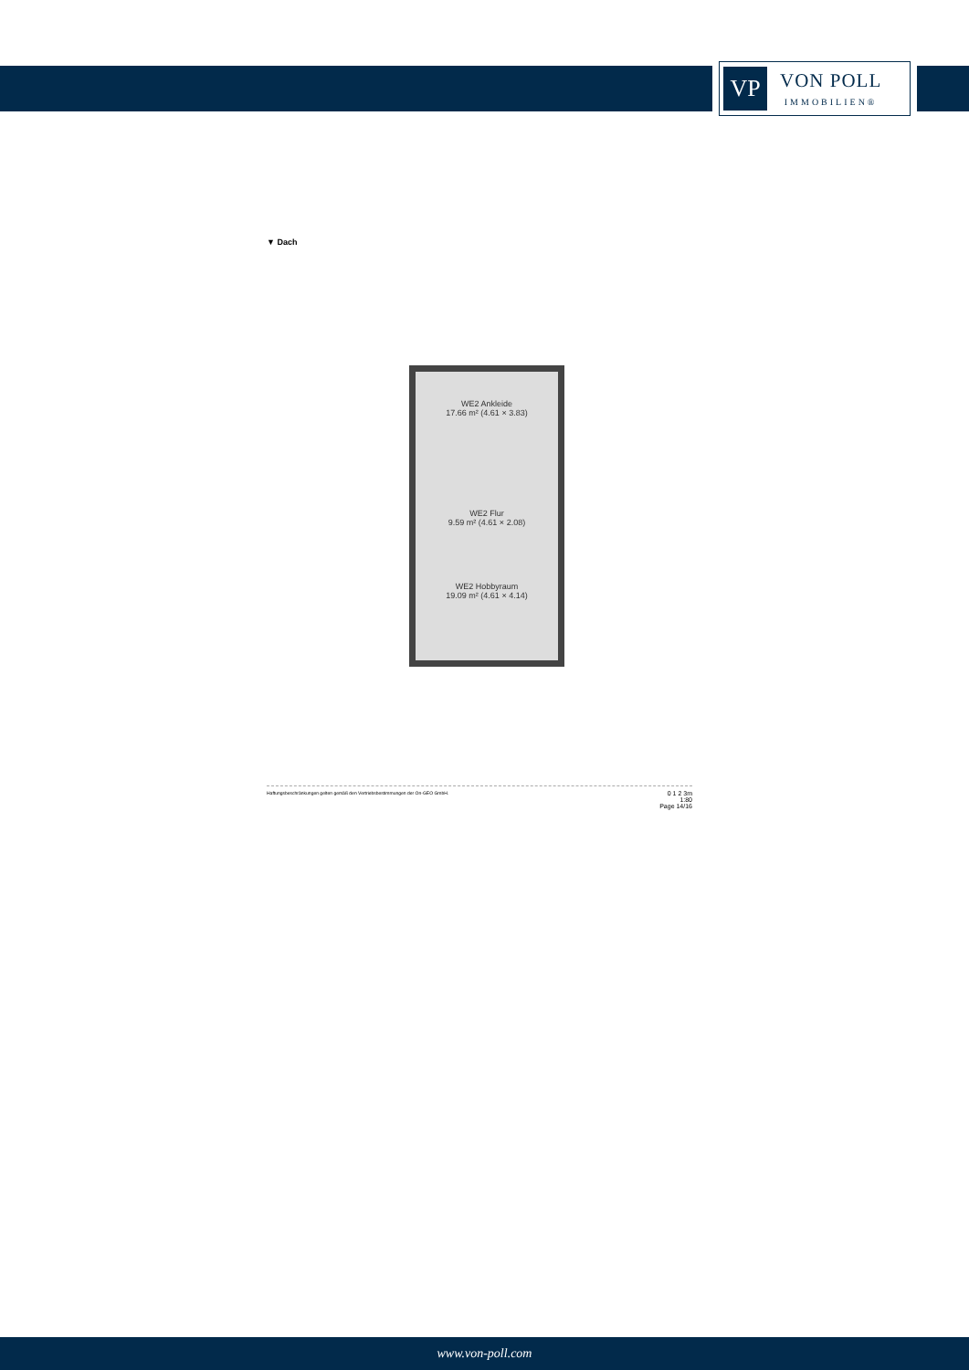VP
VON POLL
IMMOBILIEN®
▼ Dach
WE2 Ankleide
17.66 m² (4.61 × 3.83)
WE2 Flur
9.59 m² (4.61 × 2.08)
WE2 Hobbyraum
19.09 m² (4.61 × 4.14)
Haftungsbeschränkungen gelten gemäß den Vertriebsbestimmungen der On-GEO GmbH. 0 1 2 3m
1:80
Page 14/16
www.von-poll.com